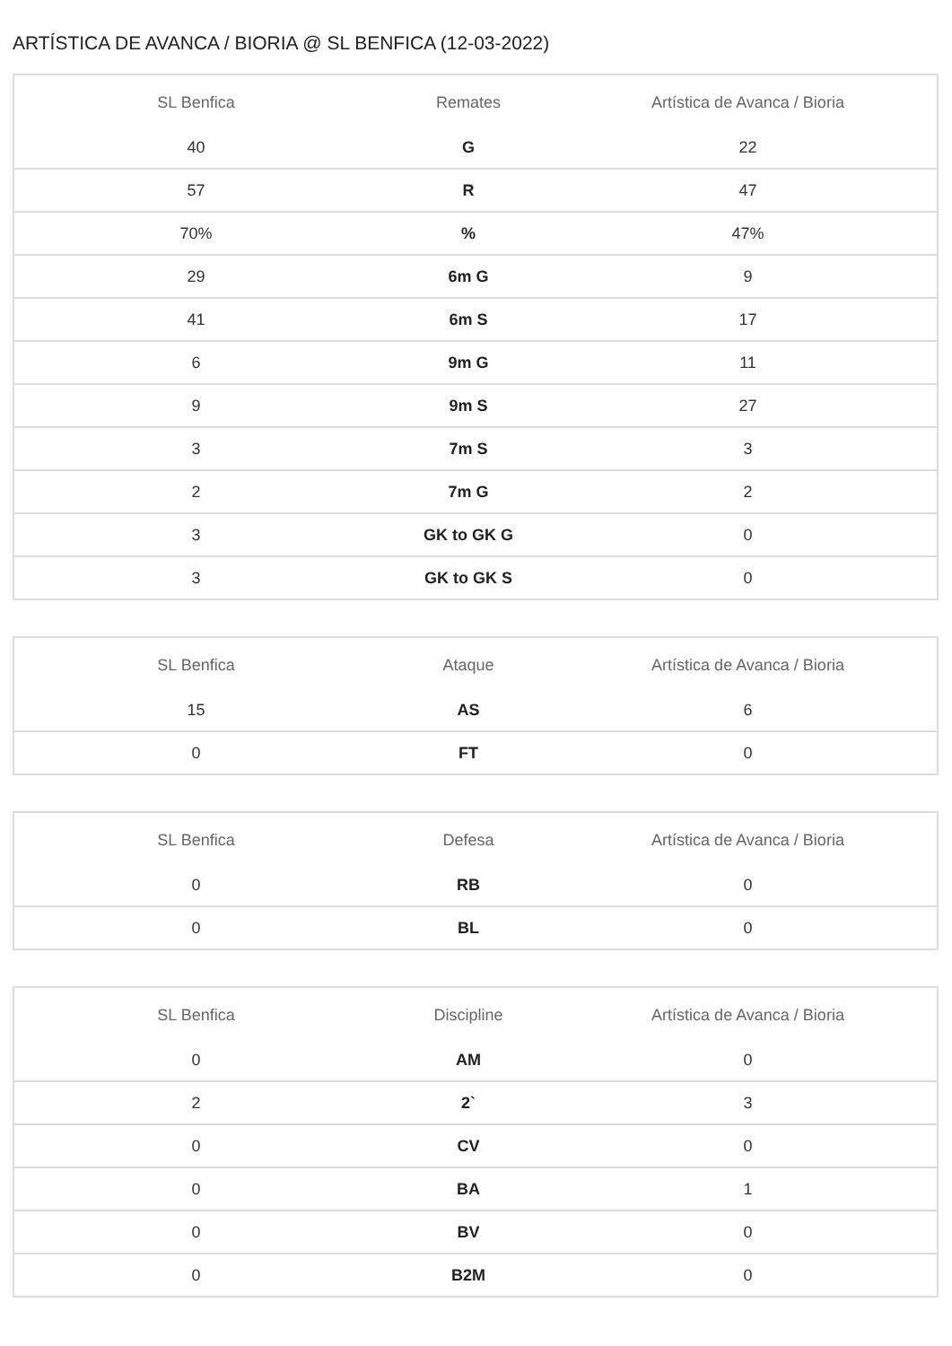ARTÍSTICA DE AVANCA / BIORIA @ SL BENFICA (12-03-2022)
| SL Benfica | Remates | Artística de Avanca / Bioria |
| --- | --- | --- |
| 40 | G | 22 |
| 57 | R | 47 |
| 70% | % | 47% |
| 29 | 6m G | 9 |
| 41 | 6m S | 17 |
| 6 | 9m G | 11 |
| 9 | 9m S | 27 |
| 3 | 7m S | 3 |
| 2 | 7m G | 2 |
| 3 | GK to GK G | 0 |
| 3 | GK to GK S | 0 |
| SL Benfica | Ataque | Artística de Avanca / Bioria |
| --- | --- | --- |
| 15 | AS | 6 |
| 0 | FT | 0 |
| SL Benfica | Defesa | Artística de Avanca / Bioria |
| --- | --- | --- |
| 0 | RB | 0 |
| 0 | BL | 0 |
| SL Benfica | Discipline | Artística de Avanca / Bioria |
| --- | --- | --- |
| 0 | AM | 0 |
| 2 | 2` | 3 |
| 0 | CV | 0 |
| 0 | BA | 1 |
| 0 | BV | 0 |
| 0 | B2M | 0 |